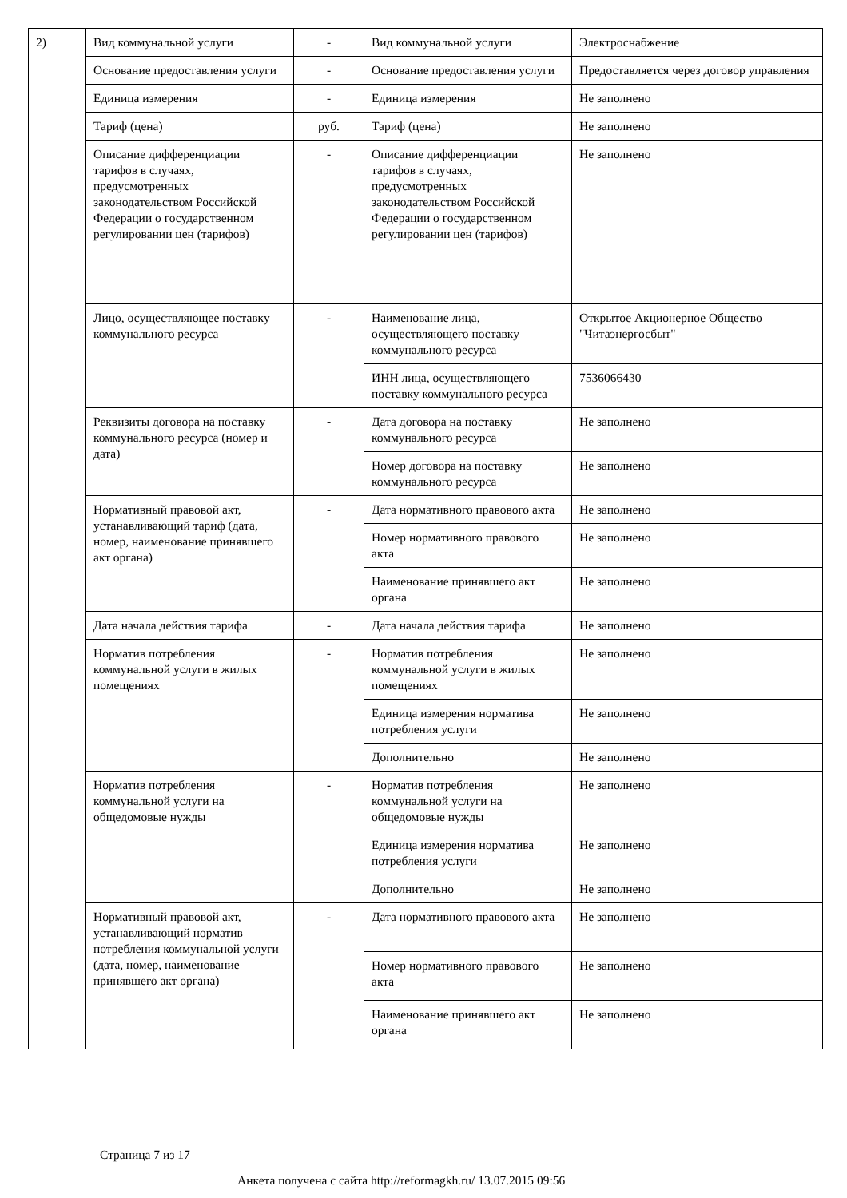| 2) | Вид коммунальной услуги | - | Вид коммунальной услуги | Электроснабжение |
| | Основание предоставления услуги | - | Основание предоставления услуги | Предоставляется через договор управления |
| | Единица измерения | - | Единица измерения | Не заполнено |
| | Тариф (цена) | руб. | Тариф (цена) | Не заполнено |
| | Описание дифференциации тарифов в случаях, предусмотренных законодательством Российской Федерации о государственном регулировании цен (тарифов) | - | Описание дифференциации тарифов в случаях, предусмотренных законодательством Российской Федерации о государственном регулировании цен (тарифов) | Не заполнено |
| | Лицо, осуществляющее поставку коммунального ресурса | - | Наименование лица, осуществляющего поставку коммунального ресурса | Открытое Акционерное Общество "Читаэнергосбыт" |
| | | | ИНН лица, осуществляющего поставку коммунального ресурса | 7536066430 |
| | Реквизиты договора на поставку коммунального ресурса (номер и дата) | - | Дата договора на поставку коммунального ресурса | Не заполнено |
| | | | Номер договора на поставку коммунального ресурса | Не заполнено |
| | Нормативный правовой акт, устанавливающий тариф (дата, номер, наименование принявшего акт органа) | - | Дата нормативного правового акта | Не заполнено |
| | | | Номер нормативного правового акта | Не заполнено |
| | | | Наименование принявшего акт органа | Не заполнено |
| | Дата начала действия тарифа | - | Дата начала действия тарифа | Не заполнено |
| | Норматив потребления коммунальной услуги в жилых помещениях | - | Норматив потребления коммунальной услуги в жилых помещениях | Не заполнено |
| | | | Единица измерения норматива потребления услуги | Не заполнено |
| | | | Дополнительно | Не заполнено |
| | Норматив потребления коммунальной услуги на общедомовые нужды | - | Норматив потребления коммунальной услуги на общедомовые нужды | Не заполнено |
| | | | Единица измерения норматива потребления услуги | Не заполнено |
| | | | Дополнительно | Не заполнено |
| | Нормативный правовой акт, устанавливающий норматив потребления коммунальной услуги (дата, номер, наименование принявшего акт органа) | - | Дата нормативного правового акта | Не заполнено |
| | | | Номер нормативного правового акта | Не заполнено |
| | | | Наименование принявшего акт органа | Не заполнено |
Страница 7 из 17
Анкета получена с сайта http://reformagkh.ru/ 13.07.2015 09:56